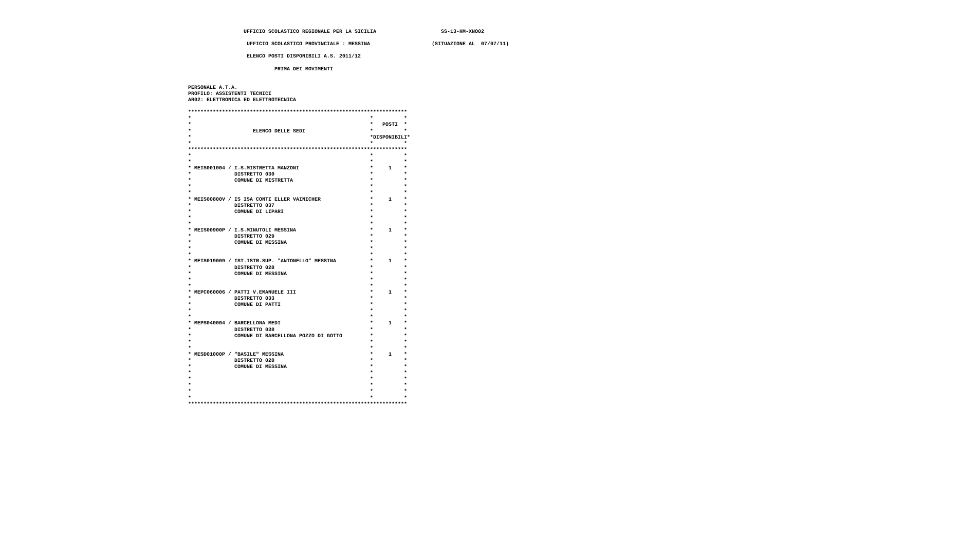UFFICIO SCOLASTICO REGIONALE PER LA SICILIA                     SS-13-HM-XNO02

                   UFFICIO SCOLASTICO PROVINCIALE : MESSINA                    (SITUAZIONE AL  07/07/11)

                   ELENCO POSTI DISPONIBILI A.S. 2011/12

                            PRIMA DEI MOVIMENTI


PERSONALE A.T.A.
PROFILO: ASSISTENTI TECNICI
AR02: ELETTRONICA ED ELETTROTECNICA

***********************************************************************
*                                                          *          *
*                                                          *   POSTI  *
*                    ELENCO DELLE SEDI                     *          *
*                                                          *DISPONIBILI*
*                                                          *          *
***********************************************************************
*                                                          *          *
*                                                          *          *
* MEIS001004 / I.S.MISTRETTA MANZONI                       *     1    *
*              DISTRETTO 030                               *          *
*              COMUNE DI MISTRETTA                         *          *
*                                                          *          *
*                                                          *          *
* MEIS00800V / IS ISA CONTI ELLER VAINICHER                *     1    *
*              DISTRETTO 037                               *          *
*              COMUNE DI LIPARI                            *          *
*                                                          *          *
*                                                          *          *
* MEIS00900P / I.S.MINUTOLI MESSINA                        *     1    *
*              DISTRETTO 029                               *          *
*              COMUNE DI MESSINA                           *          *
*                                                          *          *
*                                                          *          *
* MEIS019009 / IST.ISTR.SUP. "ANTONELLO" MESSINA           *     1    *
*              DISTRETTO 028                               *          *
*              COMUNE DI MESSINA                           *          *
*                                                          *          *
*                                                          *          *
* MEPC060006 / PATTI V.EMANUELE III                        *     1    *
*              DISTRETTO 033                               *          *
*              COMUNE DI PATTI                             *          *
*                                                          *          *
*                                                          *          *
* MEPS040004 / BARCELLONA MEDI                             *     1    *
*              DISTRETTO 038                               *          *
*              COMUNE DI BARCELLONA POZZO DI GOTTO         *          *
*                                                          *          *
*                                                          *          *
* MESD01000P / "BASILE" MESSINA                            *     1    *
*              DISTRETTO 028                               *          *
*              COMUNE DI MESSINA                           *          *
*                                                          *          *
*                                                          *          *
*                                                          *          *
*                                                          *          *
*                                                          *          *
***********************************************************************